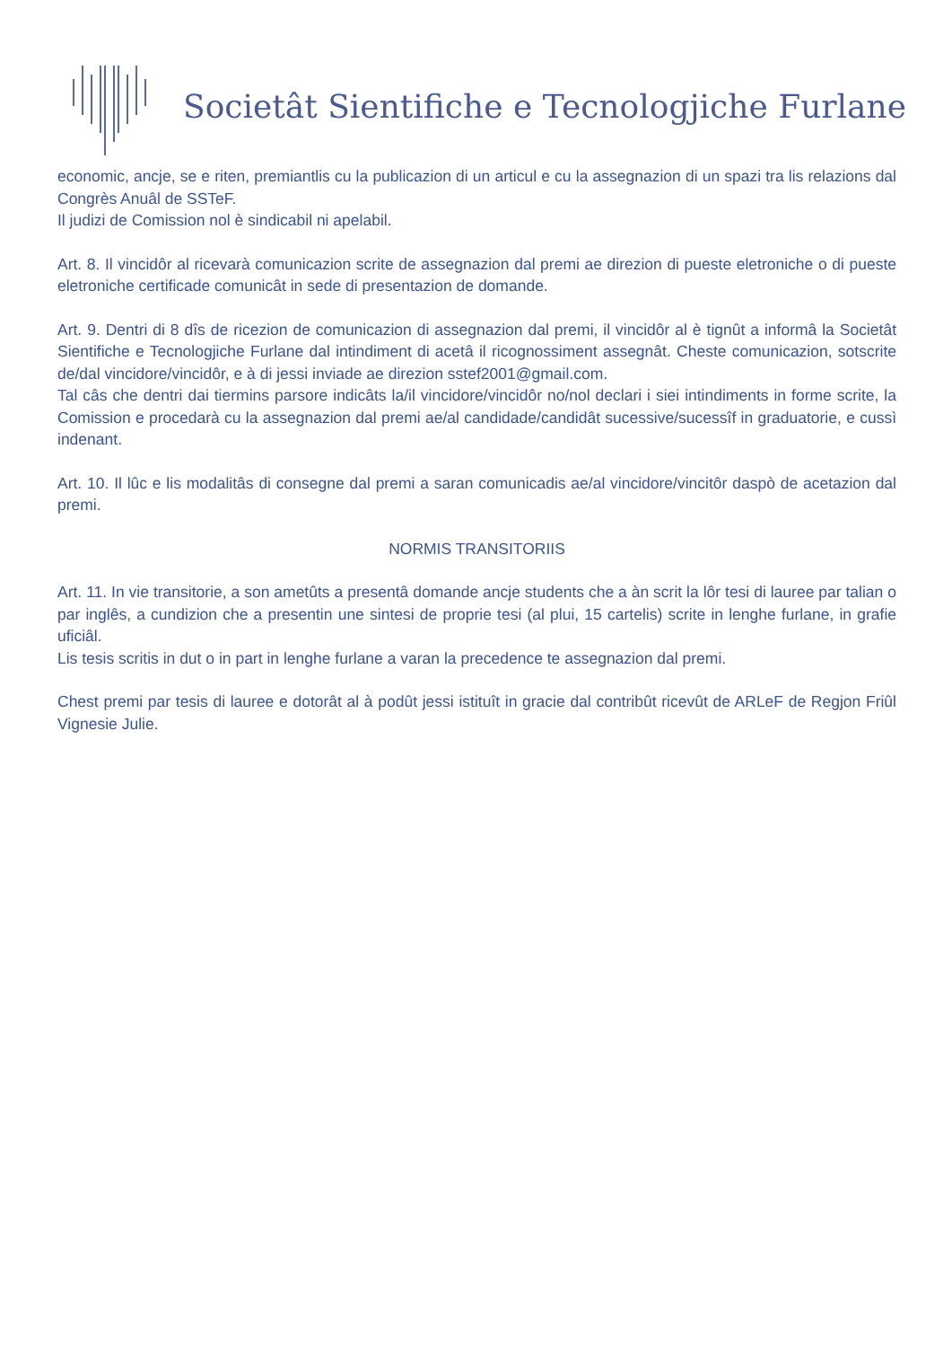Societât Sientifiche e Tecnologjiche Furlane
economic, ancje, se e riten, premiantlis cu la publicazion di un articul e cu la assegnazion di un spazi tra lis relazions dal Congrès Anuâl de SSTeF.
Il judizi de Comission nol è sindicabil ni apelabil.
Art. 8. Il vincidôr al ricevarà comunicazion scrite de assegnazion dal premi ae direzion di pueste eletroniche o di pueste eletroniche certificade comunicât in sede di presentazion de domande.
Art. 9. Dentri di 8 dîs de ricezion de comunicazion di assegnazion dal premi, il vincidôr al è tignût a informâ la Societât Sientifiche e Tecnologjiche Furlane dal intindiment di acetâ il ricognossiment assegnât. Cheste comunicazion, sotscrite de/dal vincidore/vincidôr, e à di jessi inviade ae direzion sstef2001@gmail.com.
Tal câs che dentri dai tiermins parsore indicâts la/il vincidore/vincidôr no/nol declari i siei intindiments in forme scrite, la Comission e procedarà cu la assegnazion dal premi ae/al candidade/candidât sucessive/sucessîf in graduatorie, e cussì indenant.
Art. 10. Il lûc e lis modalitâs di consegne dal premi a saran comunicadis ae/al vincidore/vincitôr daspò de acetazion dal premi.
NORMIS TRANSITORIIS
Art. 11. In vie transitorie, a son ametûts a presentâ domande ancje students che a àn scrit la lôr tesi di lauree par talian o par inglês, a cundizion che a presentin une sintesi de proprie tesi (al plui, 15 cartelis) scrite in lenghe furlane, in grafie uficiâl.
Lis tesis scritis in dut o in part in lenghe furlane a varan la precedence te assegnazion dal premi.
Chest premi par tesis di lauree e dotorât al à podût jessi istituît in gracie dal contribût ricevût de ARLeF de Regjon Friûl Vignesie Julie.